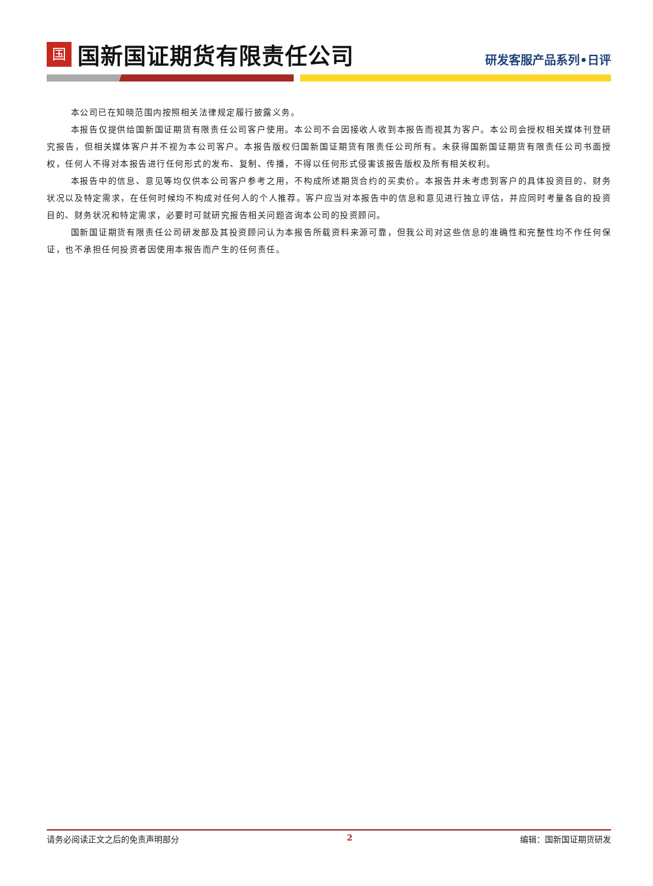国国新国证期货有限责任公司
研发客服产品系列•日评
本公司已在知晓范围内按照相关法律规定履行披露义务。
本报告仅提供给国新国证期货有限责任公司客户使用。本公司不会因接收人收到本报告而视其为客户。本公司会授权相关媒体刊登研究报告，但相关媒体客户并不视为本公司客户。本报告版权归国新国证期货有限责任公司所有。未获得国新国证期货有限责任公司书面授权，任何人不得对本报告进行任何形式的发布、复制、传播，不得以任何形式侵害该报告版权及所有相关权利。
本报告中的信息、意见等均仅供本公司客户参考之用，不构成所述期货合约的买卖价。本报告并未考虑到客户的具体投资目的、财务状况以及特定需求，在任何时候均不构成对任何人的个人推荐。客户应当对本报告中的信息和意见进行独立评估，并应同时考量各自的投资目的、财务状况和特定需求，必要时可就研究报告相关问题咨询本公司的投资顾问。
国新国证期货有限责任公司研发部及其投资顾问认为本报告所载资料来源可靠，但我公司对这些信息的准确性和完整性均不作任何保证，也不承担任何投资者因使用本报告而产生的任何责任。
请务必阅读正文之后的免责声明部分 2 编辑：国新国证期货研发